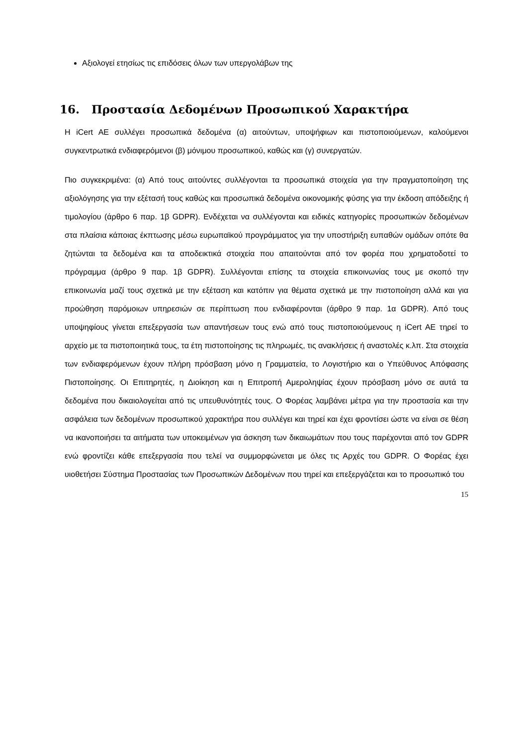Αξιολογεί ετησίως τις επιδόσεις όλων των υπεργολάβων της
16. Προστασία Δεδομένων Προσωπικού Χαρακτήρα
Η iCert AE συλλέγει προσωπικά δεδομένα (α) αιτούντων, υποψήφιων και πιστοποιούμενων, καλούμενοι συγκεντρωτικά ενδιαφερόμενοι (β) μόνιμου προσωπικού, καθώς και (γ) συνεργατών.
Πιο συγκεκριμένα: (α) Από τους αιτούντες συλλέγονται τα προσωπικά στοιχεία για την πραγματοποίηση της αξιολόγησης για την εξέτασή τους καθώς και προσωπικά δεδομένα οικονομικής φύσης για την έκδοση απόδειξης ή τιμολογίου (άρθρο 6 παρ. 1β GDPR). Ενδέχεται να συλλέγονται και ειδικές κατηγορίες προσωπικών δεδομένων στα πλαίσια κάποιας έκπτωσης μέσω ευρωπαϊκού προγράμματος για την υποστήριξη ευπαθών ομάδων οπότε θα ζητώνται τα δεδομένα και τα αποδεικτικά στοιχεία που απαιτούνται από τον φορέα που χρηματοδοτεί το πρόγραμμα (άρθρο 9 παρ. 1β GDPR). Συλλέγονται επίσης τα στοιχεία επικοινωνίας τους με σκοπό την επικοινωνία μαζί τους σχετικά με την εξέταση και κατόπιν για θέματα σχετικά με την πιστοποίηση αλλά και για προώθηση παρόμοιων υπηρεσιών σε περίπτωση που ενδιαφέρονται (άρθρο 9 παρ. 1α GDPR). Από τους υποψηφίους γίνεται επεξεργασία των απαντήσεων τους ενώ από τους πιστοποιούμενους η iCert AE τηρεί το αρχείο με τα πιστοποιητικά τους, τα έτη πιστοποίησης τις πληρωμές, τις ανακλήσεις ή αναστολές κ.λπ. Στα στοιχεία των ενδιαφερόμενων έχουν πλήρη πρόσβαση μόνο η Γραμματεία, το Λογιστήριο και ο Υπεύθυνος Απόφασης Πιστοποίησης. Οι Επιτηρητές, η Διοίκηση και η Επιτροπή Αμεροληψίας έχουν πρόσβαση μόνο σε αυτά τα δεδομένα που δικαιολογείται από τις υπευθυνότητές τους. Ο Φορέας λαμβάνει μέτρα για την προστασία και την ασφάλεια των δεδομένων προσωπικού χαρακτήρα που συλλέγει και τηρεί και έχει φροντίσει ώστε να είναι σε θέση να ικανοποιήσει τα αιτήματα των υποκειμένων για άσκηση των δικαιωμάτων που τους παρέχονται από τον GDPR ενώ φροντίζει κάθε επεξεργασία που τελεί να συμμορφώνεται με όλες τις Αρχές του GDPR. Ο Φορέας έχει υιοθετήσει Σύστημα Προστασίας των Προσωπικών Δεδομένων που τηρεί και επεξεργάζεται και το προσωπικό του
15